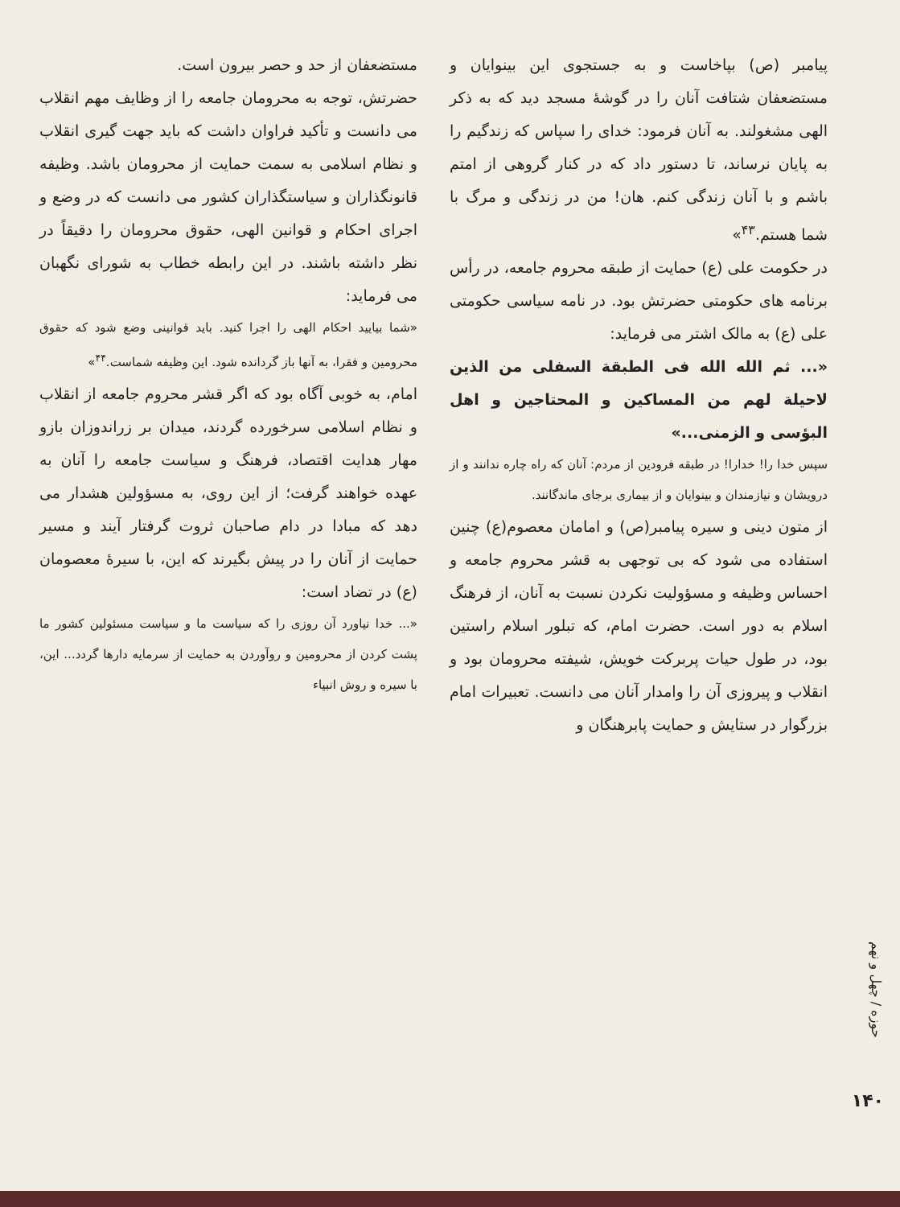پیامبر (ص) بپاخاست و به جستجوی این بینوایان و مستضعفان شتافت آنان را در گوشهٔ مسجد دید که به ذکر الهی مشغولند. به آنان فرمود: خدای را سپاس که زندگیم را به پایان نرساند، تا دستور داد که در کنار گروهی از امتم باشم و با آنان زندگی کنم. هان! من در زندگی و مرگ با شما هستم.<sup>۴۳</sup>»
در حکومت علی (ع) حمایت از طبقه محروم جامعه، در رأس برنامه های حکومتی حضرتش بود. در نامه سیاسی حکومتی علی (ع) به مالک اشتر می فرماید:
«... ثم الله الله فی الطبقة السفلی من الذین لاحیلة لهم من المساکین و المحتاجین و اهل البؤسی و الزمنی...»
سپس خدا را! خدارا! در طبقه فرودین از مردم: آنان که راه چاره ندانند و از درویشان و نیازمندان و بینوایان و از بیماری برجای ماندگانند.
از متون دینی و سیره پیامبر(ص) و امامان معصوم(ع) چنین استفاده می شود که بی توجهی به قشر محروم جامعه و احساس وظیفه و مسؤولیت نکردن نسبت به آنان، از فرهنگ اسلام به دور است. حضرت امام، که تبلور اسلام راستین بود، در طول حیات پربرکت خویش، شیفته محرومان بود و انقلاب و پیروزی آن را وامدار آنان می دانست. تعبیرات امام بزرگوار در ستایش و حمایت پابرهنگان و
مستضعفان از حد و حصر بیرون است.
حضرتش، توجه به محرومان جامعه را از وظایف مهم انقلاب می دانست و تأکید فراوان داشت که باید جهت گیری انقلاب و نظام اسلامی به سمت حمایت از محرومان باشد. وظیفه قانونگذاران و سیاستگذاران کشور می دانست که در وضع و اجرای احکام و قوانین الهی، حقوق محرومان را دقیقاً در نظر داشته باشند. در این رابطه خطاب به شورای نگهبان می فرماید:
«شما بیایید احکام الهی را اجرا کنید. باید قوانینی وضع شود که حقوق محرومین و فقرا، به آنها باز گردانده شود. این وظیفه شماست.<sup>۴۴</sup>»
امام، به خوبی آگاه بود که اگر قشر محروم جامعه از انقلاب و نظام اسلامی سرخورده گردند، میدان بر زراندوزان بازو مهار هدایت اقتصاد، فرهنگ و سیاست جامعه را آنان به عهده خواهند گرفت؛ از این روی، به مسؤولین هشدار می دهد که مبادا در دام صاحبان ثروت گرفتار آیند و مسیر حمایت از آنان را در پیش بگیرند که این، با سیرهٔ معصومان (ع) در تضاد است:
«... خدا نیاورد آن روزی را که سیاست ما و سیاست مسئولین کشور ما پشت کردن از محرومین و روآوردن به حمایت از سرمایه دارها گردد... این، با سیره و روش انبیاء
حوزه / چهل و نهم
۱۴۰